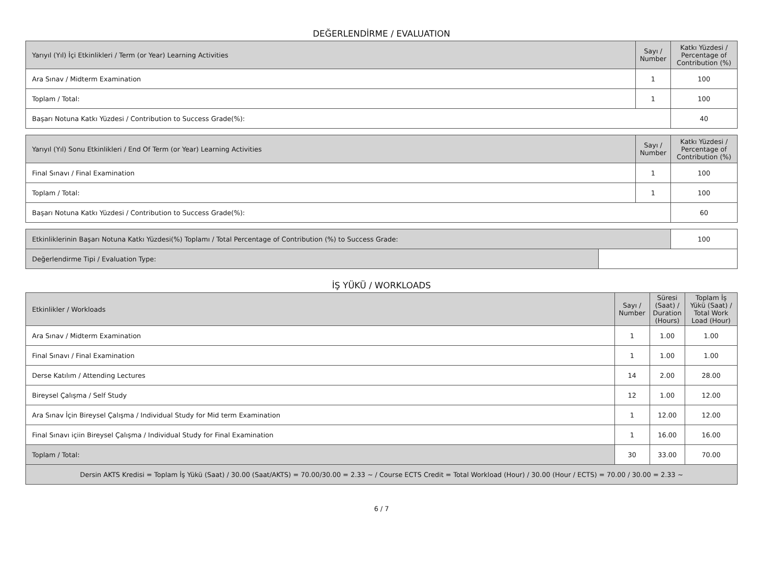DEĞERLENDİRME / EVALUATION
| Yarıyıl (Yıl) İçi Etkinlikleri / Term (or Year) Learning Activities | Sayı / Number | Katkı Yüzdesi / Percentage of Contribution (%) |
| --- | --- | --- |
| Ara Sınav / Midterm Examination | 1 | 100 |
| Toplam / Total: | 1 | 100 |
| Başarı Notuna Katkı Yüzdesi / Contribution to Success Grade(%): | | 40 |
| Yarıyıl (Yıl) Sonu Etkinlikleri / End Of Term (or Year) Learning Activities | Sayı / Number | Katkı Yüzdesi / Percentage of Contribution (%) |
| --- | --- | --- |
| Final Sınavı / Final Examination | 1 | 100 |
| Toplam / Total: | 1 | 100 |
| Başarı Notuna Katkı Yüzdesi / Contribution to Success Grade(%): | | 60 |
| Etkinliklerinin Başarı Notuna Katkı Yüzdesi(%) Toplamı / Total Percentage of Contribution (%) to Success Grade: | | 100 |
| Değerlendirme Tipi / Evaluation Type: | | |
İŞ YÜKÜ / WORKLOADS
| Etkinlikler / Workloads | Sayı / Number | Süresi (Saat) / Duration (Hours) | Toplam İş Yükü (Saat) / Total Work Load (Hour) |
| --- | --- | --- | --- |
| Ara Sınav / Midterm Examination | 1 | 1.00 | 1.00 |
| Final Sınavı / Final Examination | 1 | 1.00 | 1.00 |
| Derse Katılım / Attending Lectures | 14 | 2.00 | 28.00 |
| Bireysel Çalışma / Self Study | 12 | 1.00 | 12.00 |
| Ara Sınav İçin Bireysel Çalışma / Individual Study for Mid term Examination | 1 | 12.00 | 12.00 |
| Final Sınavı içiin Bireysel Çalışma / Individual Study for Final Examination | 1 | 16.00 | 16.00 |
| Toplam / Total: | 30 | 33.00 | 70.00 |
| Dersin AKTS Kredisi = Toplam İş Yükü (Saat) / 30.00 (Saat/AKTS) = 70.00/30.00 = 2.33 ~ / Course ECTS Credit = Total Workload (Hour) / 30.00 (Hour / ECTS) = 70.00 / 30.00 = 2.33 ~ | | | |
6 / 7